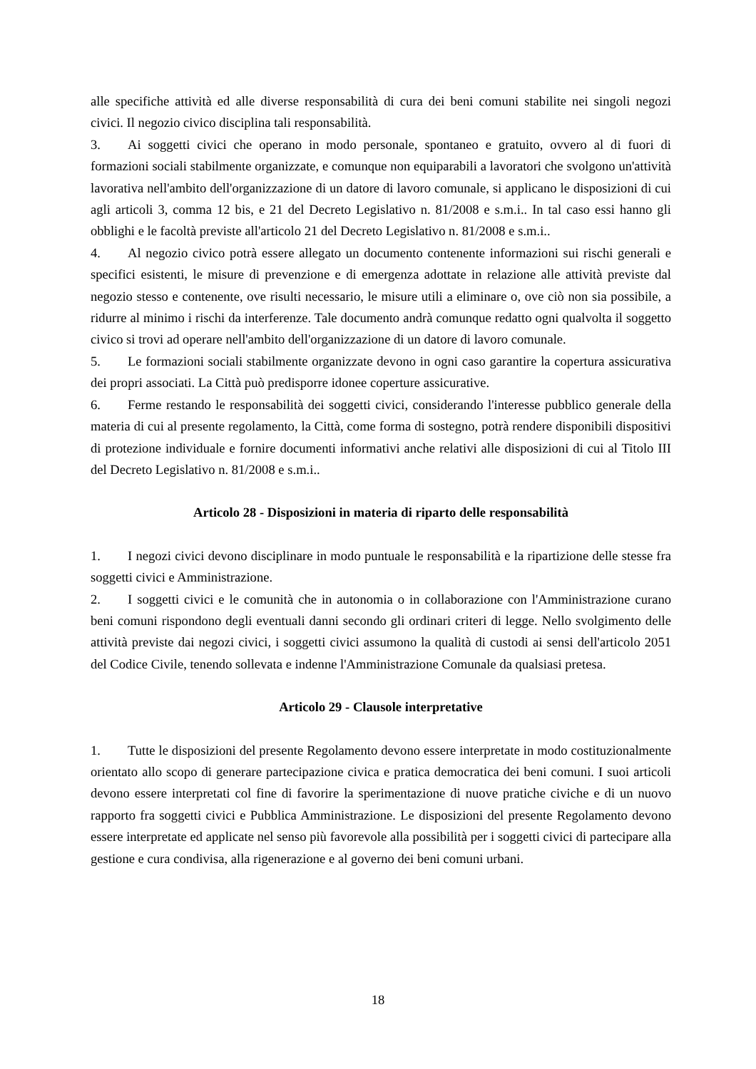alle specifiche attività ed alle diverse responsabilità di cura dei beni comuni stabilite nei singoli negozi civici. Il negozio civico disciplina tali responsabilità.
3. Ai soggetti civici che operano in modo personale, spontaneo e gratuito, ovvero al di fuori di formazioni sociali stabilmente organizzate, e comunque non equiparabili a lavoratori che svolgono un'attività lavorativa nell'ambito dell'organizzazione di un datore di lavoro comunale, si applicano le disposizioni di cui agli articoli 3, comma 12 bis, e 21 del Decreto Legislativo n. 81/2008 e s.m.i.. In tal caso essi hanno gli obblighi e le facoltà previste all'articolo 21 del Decreto Legislativo n. 81/2008 e s.m.i..
4. Al negozio civico potrà essere allegato un documento contenente informazioni sui rischi generali e specifici esistenti, le misure di prevenzione e di emergenza adottate in relazione alle attività previste dal negozio stesso e contenente, ove risulti necessario, le misure utili a eliminare o, ove ciò non sia possibile, a ridurre al minimo i rischi da interferenze. Tale documento andrà comunque redatto ogni qualvolta il soggetto civico si trovi ad operare nell'ambito dell'organizzazione di un datore di lavoro comunale.
5. Le formazioni sociali stabilmente organizzate devono in ogni caso garantire la copertura assicurativa dei propri associati. La Città può predisporre idonee coperture assicurative.
6. Ferme restando le responsabilità dei soggetti civici, considerando l'interesse pubblico generale della materia di cui al presente regolamento, la Città, come forma di sostegno, potrà rendere disponibili dispositivi di protezione individuale e fornire documenti informativi anche relativi alle disposizioni di cui al Titolo III del Decreto Legislativo n. 81/2008 e s.m.i..
Articolo 28 - Disposizioni in materia di riparto delle responsabilità
1. I negozi civici devono disciplinare in modo puntuale le responsabilità e la ripartizione delle stesse fra soggetti civici e Amministrazione.
2. I soggetti civici e le comunità che in autonomia o in collaborazione con l'Amministrazione curano beni comuni rispondono degli eventuali danni secondo gli ordinari criteri di legge. Nello svolgimento delle attività previste dai negozi civici, i soggetti civici assumono la qualità di custodi ai sensi dell'articolo 2051 del Codice Civile, tenendo sollevata e indenne l'Amministrazione Comunale da qualsiasi pretesa.
Articolo 29 - Clausole interpretative
1. Tutte le disposizioni del presente Regolamento devono essere interpretate in modo costituzionalmente orientato allo scopo di generare partecipazione civica e pratica democratica dei beni comuni. I suoi articoli devono essere interpretati col fine di favorire la sperimentazione di nuove pratiche civiche e di un nuovo rapporto fra soggetti civici e Pubblica Amministrazione. Le disposizioni del presente Regolamento devono essere interpretate ed applicate nel senso più favorevole alla possibilità per i soggetti civici di partecipare alla gestione e cura condivisa, alla rigenerazione e al governo dei beni comuni urbani.
18